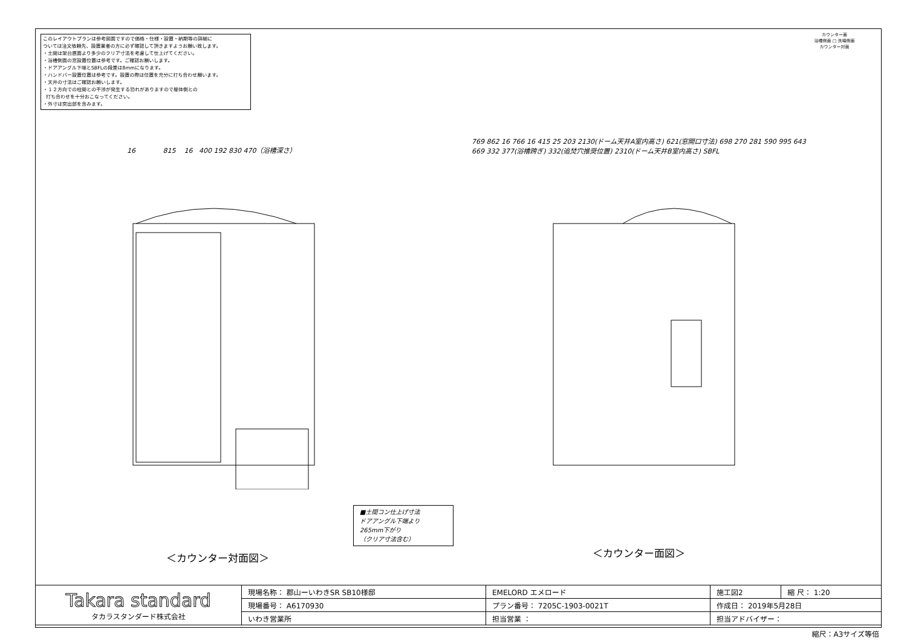このレイアウトプランは参考図面ですので価格・仕様・設置・納期等の詳細に
ついては注文依頼先、設置業者の方に必ず確認して頂きますようお願い致します。
・土間は架台底面より多少のクリア寸法を考慮して仕上げてください。
・浴槽側面の窓設置位置は参考です。ご確認お願いします。
・ドアアングル下端とSBFLの段差は8mmになります。
・ハンドバー設置位置は参考です。設置の際は位置を充分に打ち合わせ願います。
・天井の寸法はご確認お願いします。
・１２方向での柱間との干渉が発生する恐れがありますので躯体側との
打ち合わせを十分おこなってください。
・外寸は突出部を含みます。
カウンター面
浴槽側面 ▢ 洗場側面
カウンター対面
16 815 16 400 192 830 470（浴槽深さ）
769 862 16 766 16 415 25 203 2130(ドーム天井A室内高さ) 621(窓開口寸法) 698 270 281 590 995 643 669 332 377(浴槽跨ぎ) 332(追焚穴推奨位置) 2310(ドーム天井B室内高さ) SBFL
＜カウンター対面図＞ ＜カウンター面図＞
■土間コン仕上げ寸法
ドアアングル下端より
265mm下がり
（クリア寸法含む）
| Takara standard タカラスタンダード株式会社 | 現場名称： 郡山ーいわきSR SB10様邸 | EMELORD エメロード | 施工図2 | 縮 尺： 1:20 |
| | 現場番号： A6170930 | プラン番号： 7205C-1903-0021T | 作成日： 2019年5月28日 | |
| | いわき営業所 | 担当営業 ： | 担当アドバイザー： | |
縮尺：A3サイズ等倍